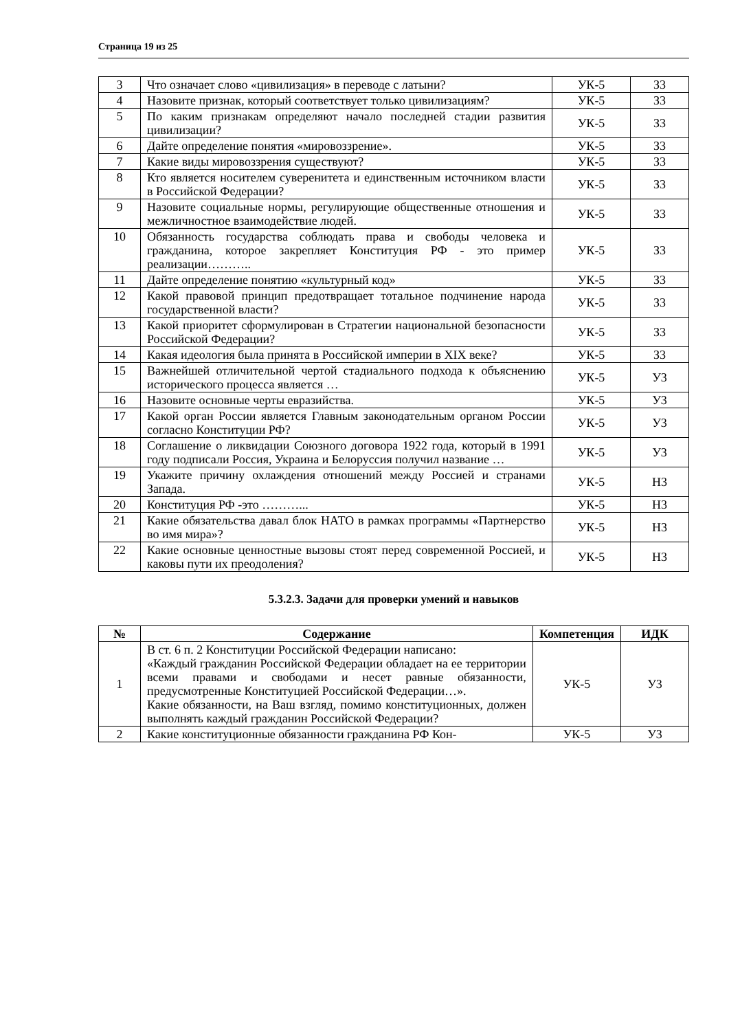Страница 19 из 25
| 3 | Что означает слово «цивилизация» в переводе с латыни? | УК-5 | З3 |
| 4 | Назовите признак, который соответствует только цивилизациям? | УК-5 | З3 |
| 5 | По каким признакам определяют начало последней стадии развития цивилизации? | УК-5 | З3 |
| 6 | Дайте определение понятия «мировоззрение». | УК-5 | З3 |
| 7 | Какие виды мировоззрения существуют? | УК-5 | З3 |
| 8 | Кто является носителем суверенитета и единственным источником власти в Российской Федерации? | УК-5 | З3 |
| 9 | Назовите социальные нормы, регулирующие общественные отношения и межличностное взаимодействие людей. | УК-5 | З3 |
| 10 | Обязанность государства соблюдать права и свободы человека и гражданина, которое закрепляет Конституция РФ - это пример реализации……….. | УК-5 | З3 |
| 11 | Дайте определение понятию «культурный код» | УК-5 | З3 |
| 12 | Какой правовой принцип предотвращает тотальное подчинение народа государственной власти? | УК-5 | З3 |
| 13 | Какой приоритет сформулирован в Стратегии национальной безопасности Российской Федерации? | УК-5 | З3 |
| 14 | Какая идеология была принята в Российской империи в XIX веке? | УК-5 | З3 |
| 15 | Важнейшей отличительной чертой стадиального подхода к объяснению исторического процесса является … | УК-5 | У3 |
| 16 | Назовите основные черты евразийства. | УК-5 | У3 |
| 17 | Какой орган России является Главным законодательным органом России согласно Конституции РФ? | УК-5 | У3 |
| 18 | Соглашение о ликвидации Союзного договора 1922 года, который в 1991 году подписали Россия, Украина и Белоруссия получил название … | УК-5 | У3 |
| 19 | Укажите причину охлаждения отношений между Россией и странами Запада. | УК-5 | Н3 |
| 20 | Конституция РФ -это ………... | УК-5 | Н3 |
| 21 | Какие обязательства давал блок НАТО в рамках программы «Партнерство во имя мира»? | УК-5 | Н3 |
| 22 | Какие основные ценностные вызовы стоят перед современной Россией, и каковы пути их преодоления? | УК-5 | Н3 |
5.3.2.3. Задачи для проверки умений и навыков
| № | Содержание | Компетенция | ИДК |
| --- | --- | --- | --- |
| 1 | В ст. 6 п. 2 Конституции Российской Федерации написано: «Каждый гражданин Российской Федерации обладает на ее территории всеми правами и свободами и несет равные обязанности, предусмотренные Конституцией Российской Федерации…». Какие обязанности, на Ваш взгляд, помимо конституционных, должен выполнять каждый гражданин Российской Федерации? | УК-5 | У3 |
| 2 | Какие конституционные обязанности гражданина РФ Кон- | УК-5 | У3 |